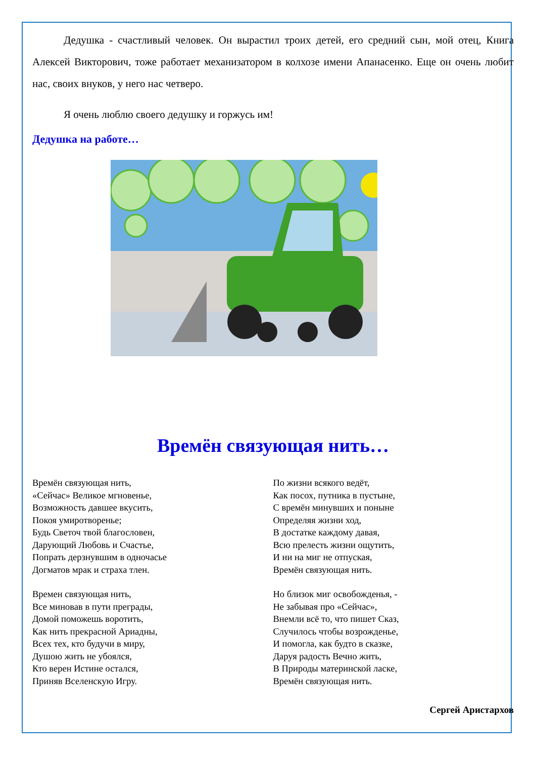Дедушка - счастливый человек. Он вырастил троих детей, его средний сын, мой отец, Книга Алексей Викторович, тоже работает механизатором в колхозе имени Апанасенко. Еще он очень любит нас, своих внуков, у него нас четверо.
Я очень люблю своего дедушку и горжусь им!
Дедушка на работе…
Времён связующая нить…
Времён связующая нить,
«Сейчас» Великое мгновенье,
Возможность давшее вкусить,
Покоя умиротворенье;
Будь Светоч твой благословен,
Дарующий Любовь и Счастье,
Попрать дерзнувшим в одночасье
Догматов мрак и страха тлен.
Времен связующая нить,
Все миновав в пути преграды,
Домой поможешь воротить,
Как нить прекрасной Ариадны,
Всех тех, кто будучи в миру,
Душою жить не убоялся,
Кто верен Истине остался,
Приняв Вселенскую Игру.
По жизни всякого ведёт,
Как посох, путника в пустыне,
С времён минувших и поныне
Определяя жизни ход,
В достатке каждому давая,
Всю прелесть жизни ощутить,
И ни на миг не отпуская,
Времён связующая нить.
Но близок миг освобожденья, -
Не забывая про «Сейчас»,
Внемли всё то, что пишет Сказ,
Случилось чтобы возрожденье,
И помогла, как будто в сказке,
Даруя радость Вечно жить,
В Природы материнской ласке,
Времён связующая нить.
Сергей Аристархов